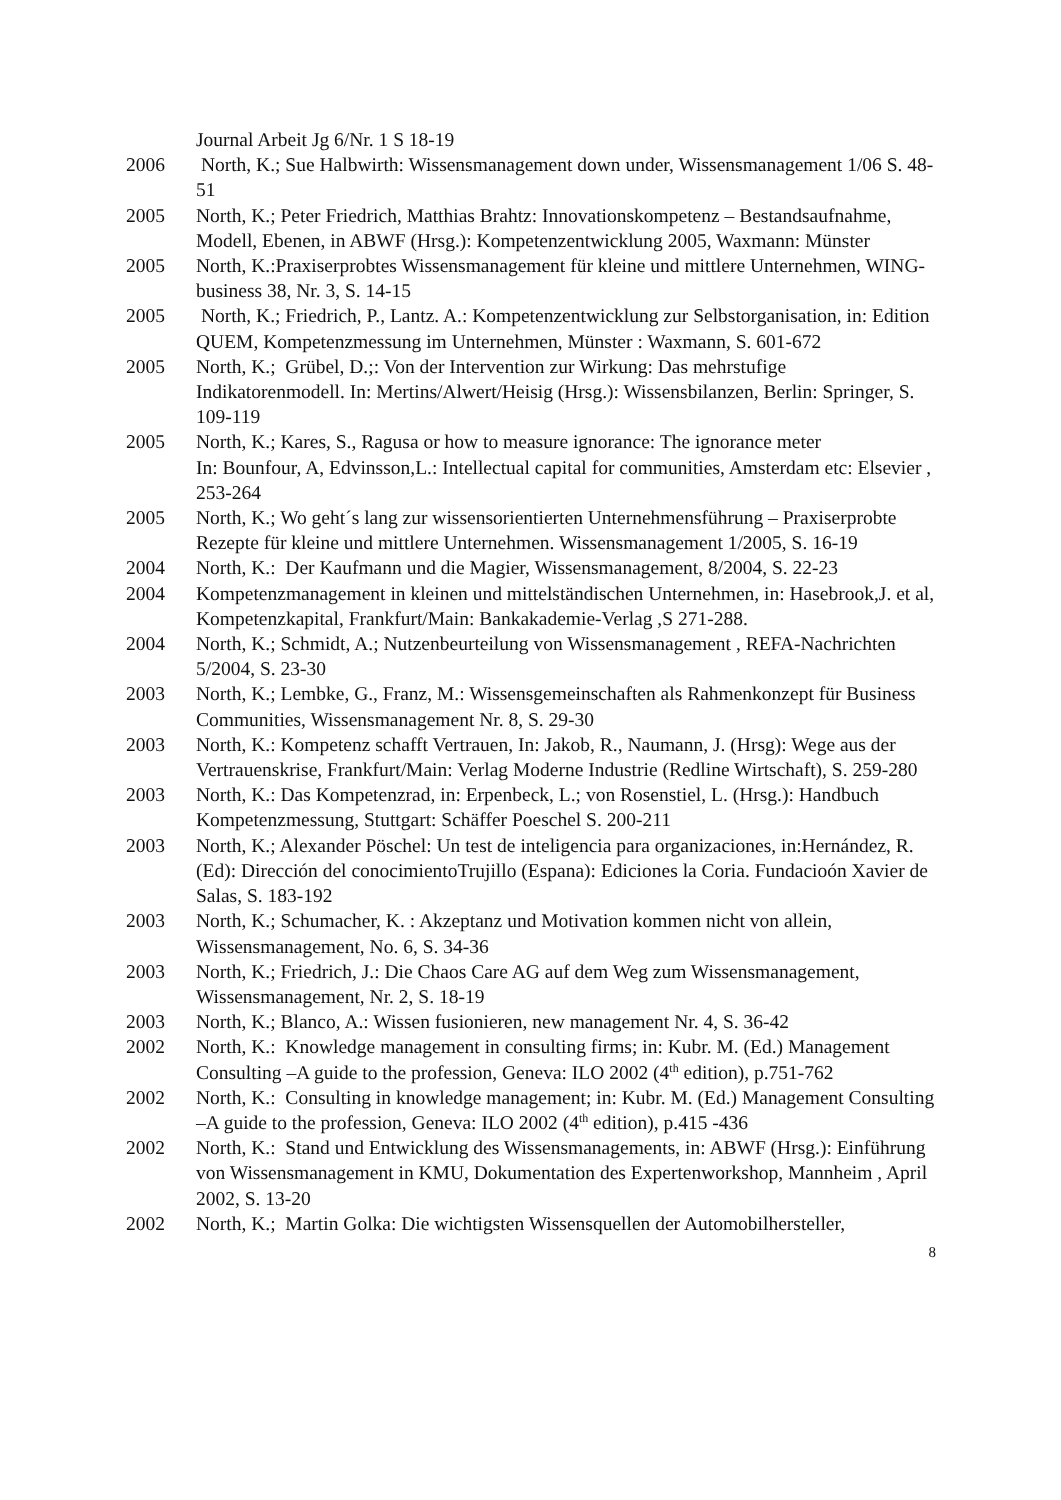Journal Arbeit Jg 6/Nr. 1 S 18-19
2006 North, K.; Sue Halbwirth: Wissensmanagement down under, Wissensmanagement 1/06 S. 48-51
2005 North, K.; Peter Friedrich, Matthias Brahtz: Innovationskompetenz – Bestandsaufnahme, Modell, Ebenen, in ABWF (Hrsg.): Kompetenzentwicklung 2005, Waxmann: Münster
2005 North, K.:Praxiserprobtes Wissensmanagement für kleine und mittlere Unternehmen, WING-business 38, Nr. 3, S. 14-15
2005 North, K.; Friedrich, P., Lantz. A.: Kompetenzentwicklung zur Selbstorganisation, in: Edition QUEM, Kompetenzmessung im Unternehmen, Münster : Waxmann, S. 601-672
2005 North, K.; Grübel, D.;: Von der Intervention zur Wirkung: Das mehrstufige Indikatorenmodell. In: Mertins/Alwert/Heisig (Hrsg.): Wissensbilanzen, Berlin: Springer, S. 109-119
2005 North, K.; Kares, S., Ragusa or how to measure ignorance: The ignorance meter
In: Bounfour, A, Edvinsson,L.: Intellectual capital for communities, Amsterdam etc: Elsevier , 253-264
2005 North, K.; Wo geht´s lang zur wissensorientierten Unternehmensführung – Praxiserprobte Rezepte für kleine und mittlere Unternehmen. Wissensmanagement 1/2005, S. 16-19
2004 North, K.: Der Kaufmann und die Magier, Wissensmanagement, 8/2004, S. 22-23
2004 Kompetenzmanagement in kleinen und mittelständischen Unternehmen, in: Hasebrook,J. et al, Kompetenzkapital, Frankfurt/Main: Bankakademie-Verlag ,S 271-288.
2004 North, K.; Schmidt, A.; Nutzenbeurteilung von Wissensmanagement , REFA-Nachrichten 5/2004, S. 23-30
2003 North, K.; Lembke, G., Franz, M.: Wissensgemeinschaften als Rahmenkonzept für Business Communities, Wissensmanagement Nr. 8, S. 29-30
2003 North, K.: Kompetenz schafft Vertrauen, In: Jakob, R., Naumann, J. (Hrsg): Wege aus der Vertrauenskrise, Frankfurt/Main: Verlag Moderne Industrie (Redline Wirtschaft), S. 259-280
2003 North, K.: Das Kompetenzrad, in: Erpenbeck, L.; von Rosenstiel, L. (Hrsg.): Handbuch Kompetenzmessung, Stuttgart: Schäffer Poeschel S. 200-211
2003 North, K.; Alexander Pöschel: Un test de inteligencia para organizaciones, in:Hernández, R. (Ed): Dirección del conocimientoTrujillo (Espana): Ediciones la Coria. Fundacioón Xavier de Salas, S. 183-192
2003 North, K.; Schumacher, K. : Akzeptanz und Motivation kommen nicht von allein, Wissensmanagement, No. 6, S. 34-36
2003 North, K.; Friedrich, J.: Die Chaos Care AG auf dem Weg zum Wissensmanagement, Wissensmanagement, Nr. 2, S. 18-19
2003 North, K.; Blanco, A.: Wissen fusionieren, new management Nr. 4, S. 36-42
2002 North, K.: Knowledge management in consulting firms; in: Kubr. M. (Ed.) Management Consulting –A guide to the profession, Geneva: ILO 2002 (4<sup>th</sup> edition), p.751-762
2002 North, K.: Consulting in knowledge management; in: Kubr. M. (Ed.) Management Consulting –A guide to the profession, Geneva: ILO 2002 (4<sup>th</sup> edition), p.415 -436
2002 North, K.: Stand und Entwicklung des Wissensmanagements, in: ABWF (Hrsg.): Einführung von Wissensmanagement in KMU, Dokumentation des Expertenworkshop, Mannheim , April 2002, S. 13-20
2002 North, K.; Martin Golka: Die wichtigsten Wissensquellen der Automobilhersteller,
8